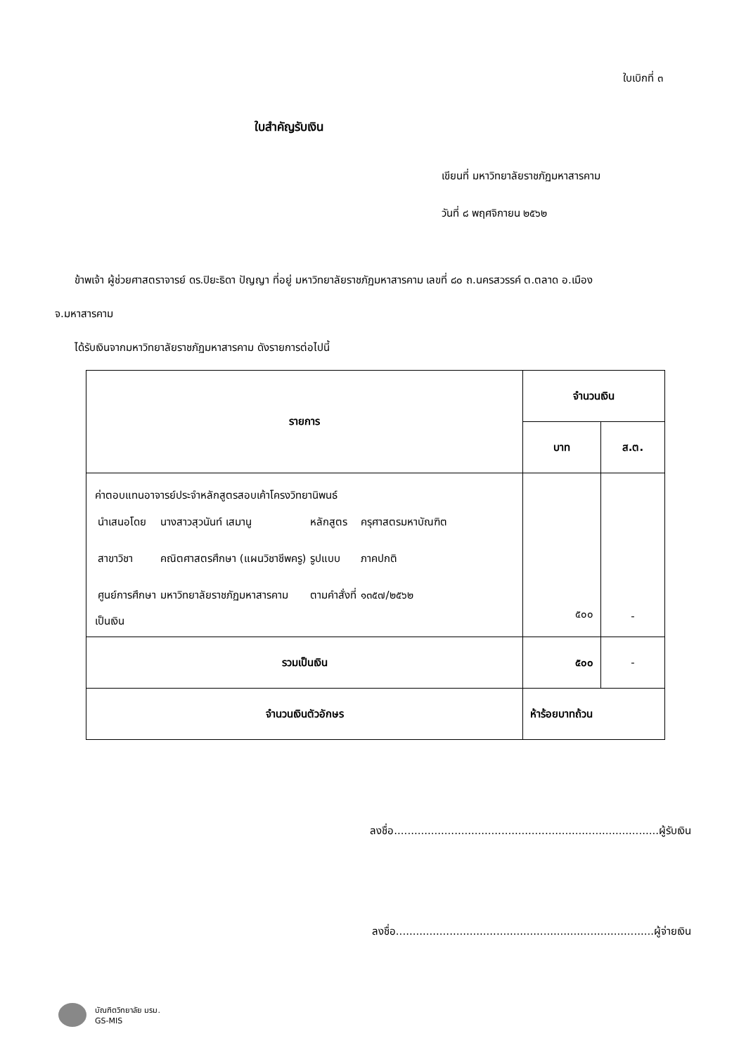ใบเบิกที่ ๓
ใบสำคัญรับเงิน
เขียนที่ มหาวิทยาลัยราชภัฏมหาสารคาม
วันที่ ๘ พฤศจิกายน ๒๕๖๒
ข้าพเจ้า ผู้ช่วยศาสตราจารย์ ดร.ปิยะธิดา ปัญญา ที่อยู่ มหาวิทยาลัยราชภัฏมหาสารคาม เลขที่ ๘๐ ถ.นครสวรรค์ ต.ตลาด อ.เมือง
จ.มหาสารคาม
ได้รับเงินจากมหาวิทยาลัยราชภัฏมหาสารคาม ดังรายการต่อไปนี้
| รายการ | จำนวนเงิน | |
| --- | --- | --- |
| | บาท | ส.ต. |
| ค่าตอบแทนอาจารย์ประจำหลักสูตรสอบเค้าโครงวิทยานิพนธ์ / นำเสนอโดย / นางสาวสุวนันท์ เสมานู / หลักสูตร / ครุศาสตรมหาบัณฑิต / / สาขาวิชา / คณิตศาสตรศึกษา (แผนวิชาชีพครู) / รูปแบบ / ภาคปกติ / / ศูนย์การศึกษา / มหาวิทยาลัยราชภัฏมหาสารคาม / ตามคำสั่งที่ / ๑๓๕๗/๒๕๖๒ / เป็นเงิน | ๕๐๐ | - |
| รวมเป็นเงิน | ๕๐๐ | - |
| จำนวนเงินตัวอักษร | ห้าร้อยบาทถ้วน | |
ลงชื่อ...............................................................................ผู้รับเงิน
ลงชื่อ.............................................................................ผู้จ่ายเงิน
บัณฑิตวิทยาลัย มรม.
GS-MIS